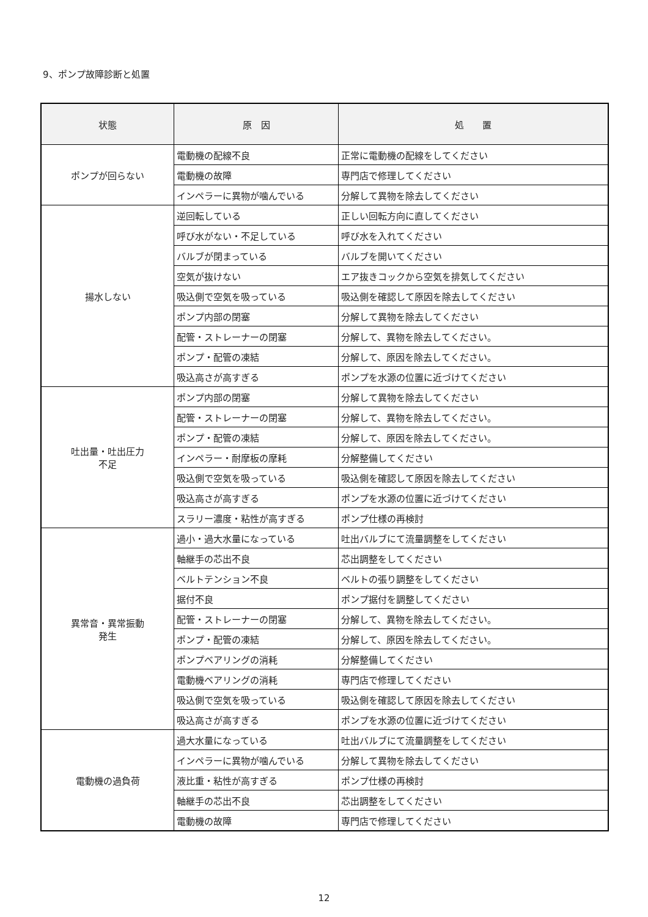9、ポンプ故障診断と処置
| 状態 | 原 因 | 処 置 |
| --- | --- | --- |
| ポンプが回らない | 電動機の配線不良 | 正常に電動機の配線をしてください |
| | 電動機の故障 | 専門店で修理してください |
| | インペラーに異物が噛んでいる | 分解して異物を除去してください |
| 揚水しない | 逆回転している | 正しい回転方向に直してください |
| | 呼び水がない・不足している | 呼び水を入れてください |
| | バルブが閉まっている | バルブを開いてください |
| | 空気が抜けない | エア抜きコックから空気を排気してください |
| | 吸込側で空気を吸っている | 吸込側を確認して原因を除去してください |
| | ポンプ内部の閉塞 | 分解して異物を除去してください |
| | 配管・ストレーナーの閉塞 | 分解して、異物を除去してください。 |
| | ポンプ・配管の凍結 | 分解して、原因を除去してください。 |
| | 吸込高さが高すぎる | ポンプを水源の位置に近づけてください |
| 吐出量・吐出圧力 不足 | ポンプ内部の閉塞 | 分解して異物を除去してください |
| | 配管・ストレーナーの閉塞 | 分解して、異物を除去してください。 |
| | ポンプ・配管の凍結 | 分解して、原因を除去してください。 |
| | インペラー・耐摩板の摩耗 | 分解整備してください |
| | 吸込側で空気を吸っている | 吸込側を確認して原因を除去してください |
| | 吸込高さが高すぎる | ポンプを水源の位置に近づけてください |
| | スラリー濃度・粘性が高すぎる | ポンプ仕様の再検討 |
| 異常音・異常振動 発生 | 過小・過大水量になっている | 吐出バルブにて流量調整をしてください |
| | 軸継手の芯出不良 | 芯出調整をしてください |
| | ベルトテンション不良 | ベルトの張り調整をしてください |
| | 据付不良 | ポンプ据付を調整してください |
| | 配管・ストレーナーの閉塞 | 分解して、異物を除去してください。 |
| | ポンプ・配管の凍結 | 分解して、原因を除去してください。 |
| | ポンプベアリングの消耗 | 分解整備してください |
| | 電動機ベアリングの消耗 | 専門店で修理してください |
| | 吸込側で空気を吸っている | 吸込側を確認して原因を除去してください |
| | 吸込高さが高すぎる | ポンプを水源の位置に近づけてください |
| 電動機の過負荷 | 過大水量になっている | 吐出バルブにて流量調整をしてください |
| | インペラーに異物が噛んでいる | 分解して異物を除去してください |
| | 液比重・粘性が高すぎる | ポンプ仕様の再検討 |
| | 軸継手の芯出不良 | 芯出調整をしてください |
| | 電動機の故障 | 専門店で修理してください |
12